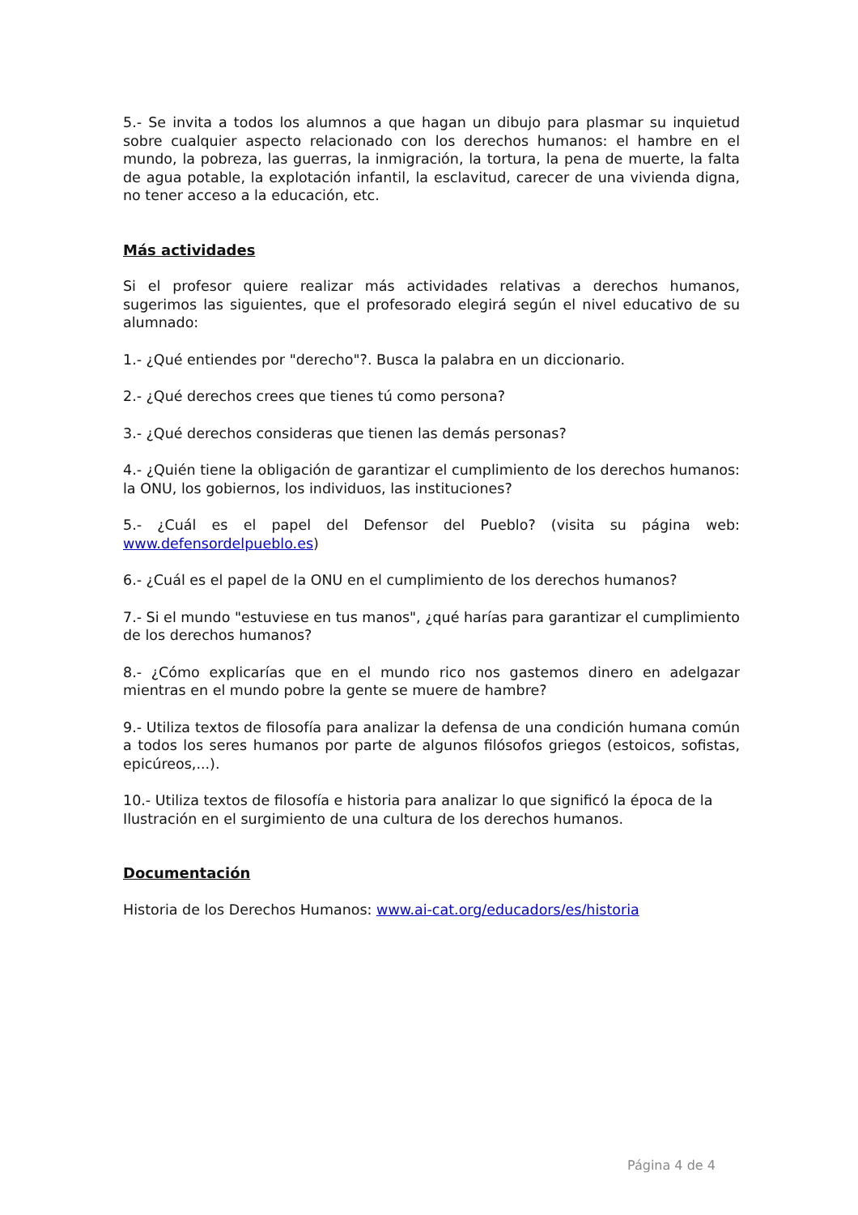5.- Se invita a todos los alumnos a que hagan un dibujo para plasmar su inquietud sobre cualquier aspecto relacionado con los derechos humanos: el hambre en el mundo, la pobreza, las guerras, la inmigración, la tortura, la pena de muerte, la falta de agua potable, la explotación infantil, la esclavitud, carecer de una vivienda digna, no tener acceso a la educación, etc.
Más actividades
Si el profesor quiere realizar más actividades relativas a derechos humanos, sugerimos las siguientes, que el profesorado elegirá según el nivel educativo de su alumnado:
1.- ¿Qué entiendes por "derecho"?. Busca la palabra en un diccionario.
2.- ¿Qué derechos crees que tienes tú como persona?
3.- ¿Qué derechos consideras que tienen las demás personas?
4.- ¿Quién tiene la obligación de garantizar el cumplimiento de los derechos humanos: la ONU, los gobiernos, los individuos, las instituciones?
5.- ¿Cuál es el papel del Defensor del Pueblo? (visita su página web: www.defensordelpueblo.es)
6.- ¿Cuál es el papel de la ONU en el cumplimiento de los derechos humanos?
7.- Si el mundo "estuviese en tus manos", ¿qué harías para garantizar el cumplimiento de los derechos humanos?
8.- ¿Cómo explicarías que en el mundo rico nos gastemos dinero en adelgazar mientras en el mundo pobre la gente se muere de hambre?
9.- Utiliza textos de filosofía para analizar la defensa de una condición humana común a todos los seres humanos por parte de algunos filósofos griegos (estoicos, sofistas, epicúreos,...).
10.- Utiliza textos de filosofía e historia para analizar lo que significó la época de la Ilustración en el surgimiento de una cultura de los derechos humanos.
Documentación
Historia de los Derechos Humanos: www.ai-cat.org/educadors/es/historia
Página 4 de 4